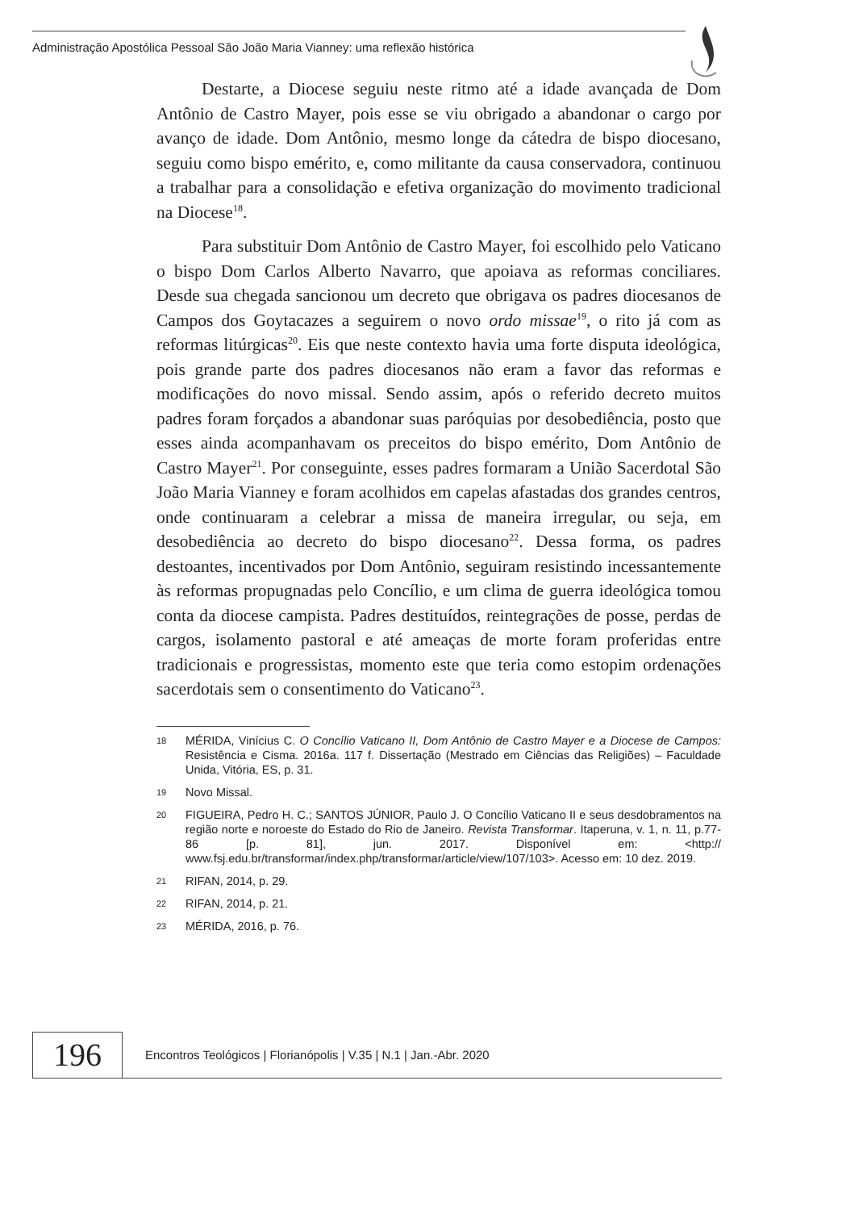Administração Apostólica Pessoal São João Maria Vianney: uma reflexão histórica
Destarte, a Diocese seguiu neste ritmo até a idade avançada de Dom Antônio de Castro Mayer, pois esse se viu obrigado a abandonar o cargo por avanço de idade. Dom Antônio, mesmo longe da cátedra de bispo diocesano, seguiu como bispo emérito, e, como militante da causa conservadora, continuou a trabalhar para a consolidação e efetiva organização do movimento tradicional na Diocese<sup>18</sup>.
Para substituir Dom Antônio de Castro Mayer, foi escolhido pelo Vaticano o bispo Dom Carlos Alberto Navarro, que apoiava as reformas conciliares. Desde sua chegada sancionou um decreto que obrigava os padres diocesanos de Campos dos Goytacazes a seguirem o novo ordo missae<sup>19</sup>, o rito já com as reformas litúrgicas<sup>20</sup>. Eis que neste contexto havia uma forte disputa ideológica, pois grande parte dos padres diocesanos não eram a favor das reformas e modificações do novo missal. Sendo assim, após o referido decreto muitos padres foram forçados a abandonar suas paróquias por desobediência, posto que esses ainda acompanhavam os preceitos do bispo emérito, Dom Antônio de Castro Mayer<sup>21</sup>. Por conseguinte, esses padres formaram a União Sacerdotal São João Maria Vianney e foram acolhidos em capelas afastadas dos grandes centros, onde continuaram a celebrar a missa de maneira irregular, ou seja, em desobediência ao decreto do bispo diocesano<sup>22</sup>. Dessa forma, os padres destoantes, incentivados por Dom Antônio, seguiram resistindo incessantemente às reformas propugnadas pelo Concílio, e um clima de guerra ideológica tomou conta da diocese campista. Padres destituídos, reintegrações de posse, perdas de cargos, isolamento pastoral e até ameaças de morte foram proferidas entre tradicionais e progressistas, momento este que teria como estopim ordenações sacerdotais sem o consentimento do Vaticano<sup>23</sup>.
18 MÉRIDA, Vinícius C. O Concílio Vaticano II, Dom Antônio de Castro Mayer e a Diocese de Campos: Resistência e Cisma. 2016a. 117 f. Dissertação (Mestrado em Ciências das Religiões) – Faculdade Unida, Vitória, ES, p. 31.
19 Novo Missal.
20 FIGUEIRA, Pedro H. C.; SANTOS JÚNIOR, Paulo J. O Concílio Vaticano II e seus desdobramentos na região norte e noroeste do Estado do Rio de Janeiro. Revista Transformar. Itaperuna, v. 1, n. 11, p.77-86 [p. 81], jun. 2017. Disponível em: <http:// www.fsj.edu.br/transformar/index.php/transformar/article/view/107/103>. Acesso em: 10 dez. 2019.
21 RIFAN, 2014, p. 29.
22 RIFAN, 2014, p. 21.
23 MÉRIDA, 2016, p. 76.
196
Encontros Teológicos | Florianópolis | V.35 | N.1 | Jan.-Abr. 2020